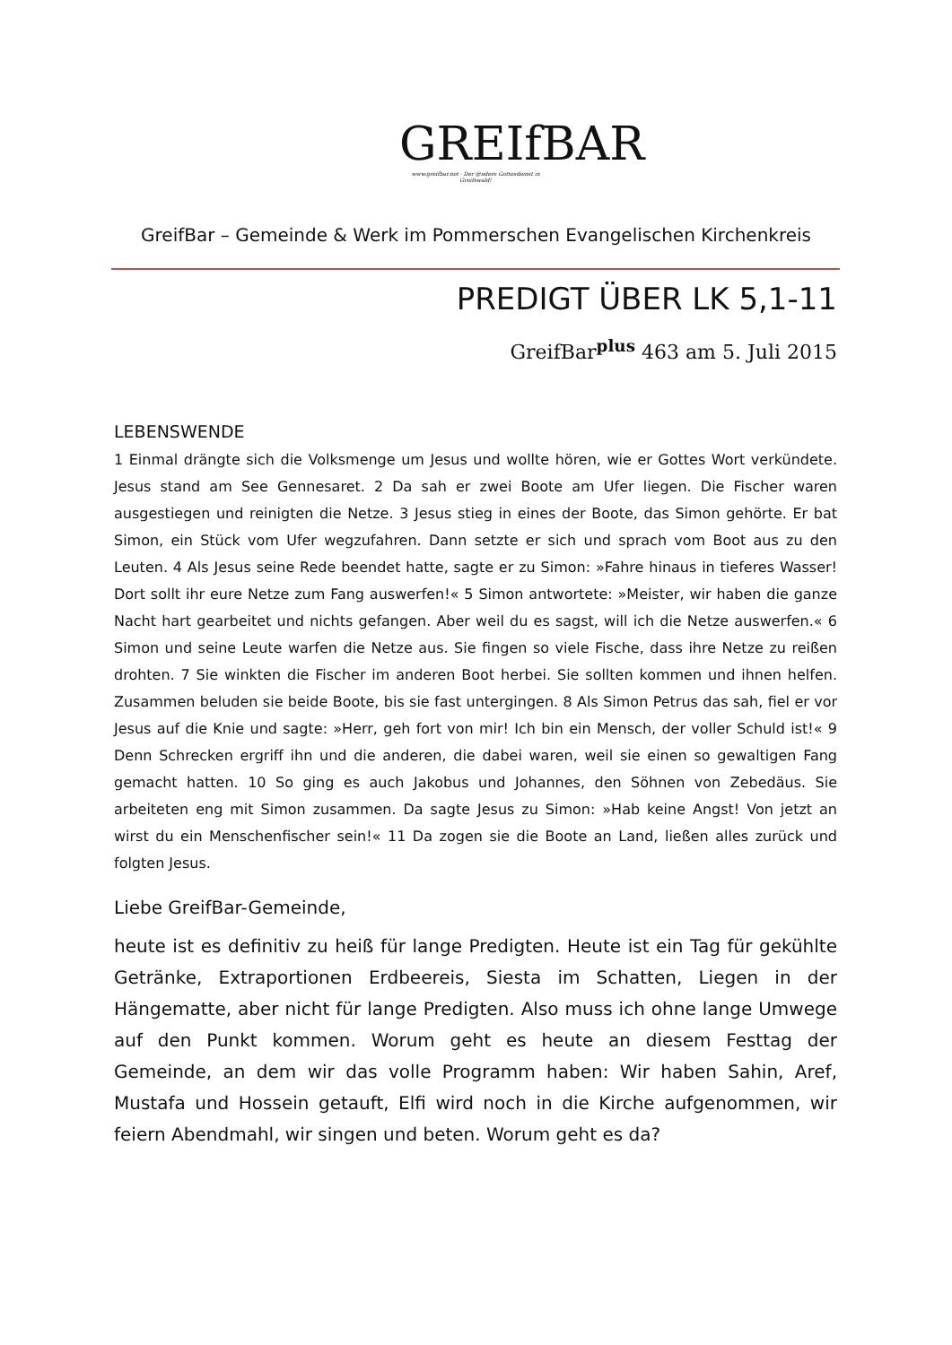GREIfBAR
www.greifbar.net · Der @ndere Gottesdienst in Greifswald!
GreifBar – Gemeinde & Werk im Pommerschen Evangelischen Kirchenkreis
PREDIGT ÜBER LK 5,1-11
GreifBar<sup>plus</sup> 463 am 5. Juli 2015
LEBENSWENDE
1 Einmal drängte sich die Volksmenge um Jesus und wollte hören, wie er Gottes Wort verkündete. Jesus stand am See Gennesaret. 2 Da sah er zwei Boote am Ufer liegen. Die Fischer waren ausgestiegen und reinigten die Netze. 3 Jesus stieg in eines der Boote, das Simon gehörte. Er bat Simon, ein Stück vom Ufer wegzufahren. Dann setzte er sich und sprach vom Boot aus zu den Leuten. 4 Als Jesus seine Rede beendet hatte, sagte er zu Simon: »Fahre hinaus in tieferes Wasser! Dort sollt ihr eure Netze zum Fang auswerfen!« 5 Simon antwortete: »Meister, wir haben die ganze Nacht hart gearbeitet und nichts gefangen. Aber weil du es sagst, will ich die Netze auswerfen.« 6 Simon und seine Leute warfen die Netze aus. Sie fingen so viele Fische, dass ihre Netze zu reißen drohten. 7 Sie winkten die Fischer im anderen Boot herbei. Sie sollten kommen und ihnen helfen. Zusammen beluden sie beide Boote, bis sie fast untergingen. 8 Als Simon Petrus das sah, fiel er vor Jesus auf die Knie und sagte: »Herr, geh fort von mir! Ich bin ein Mensch, der voller Schuld ist!« 9 Denn Schrecken ergriff ihn und die anderen, die dabei waren, weil sie einen so gewaltigen Fang gemacht hatten. 10 So ging es auch Jakobus und Johannes, den Söhnen von Zebedäus. Sie arbeiteten eng mit Simon zusammen. Da sagte Jesus zu Simon: »Hab keine Angst! Von jetzt an wirst du ein Menschenfischer sein!« 11 Da zogen sie die Boote an Land, ließen alles zurück und folgten Jesus.
Liebe GreifBar-Gemeinde,
heute ist es definitiv zu heiß für lange Predigten. Heute ist ein Tag für gekühlte Getränke, Extraportionen Erdbeereis, Siesta im Schatten, Liegen in der Hängematte, aber nicht für lange Predigten. Also muss ich ohne lange Umwege auf den Punkt kommen. Worum geht es heute an diesem Festtag der Gemeinde, an dem wir das volle Programm haben: Wir haben Sahin, Aref, Mustafa und Hossein getauft, Elfi wird noch in die Kirche aufgenommen, wir feiern Abendmahl, wir singen und beten. Worum geht es da?